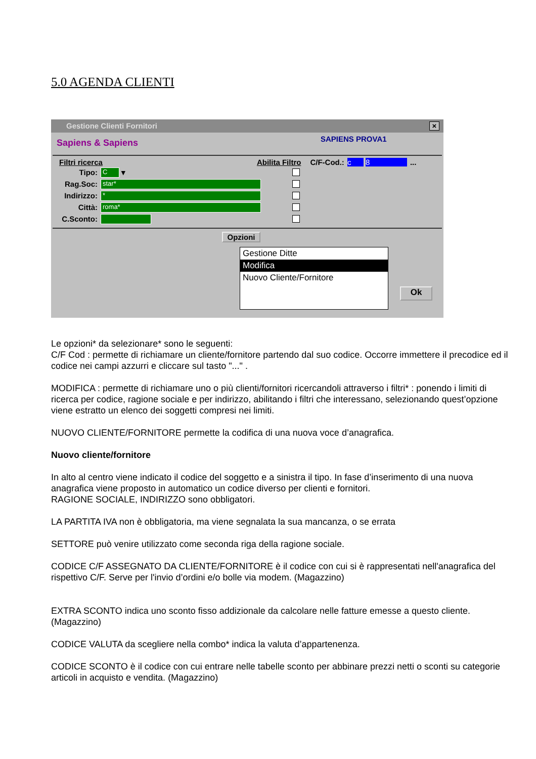5.0 AGENDA CLIENTI
Gestione Clienti Fornitori
×
Sapiens & Sapiens SAPIENS PROVA1
Filtri ricerca Abilita Filtro C/F-Cod.: c 8...
Tipo: C ▾
Rag.Soc: star*
Indirizzo: *
Città: roma*
C.Sconto:
Opzioni
Gestione Ditte
Modifica
Nuovo Cliente/Fornitore
Ok
Le opzioni* da selezionare* sono le seguenti:
C/F Cod : permette di richiamare un cliente/fornitore partendo dal suo codice. Occorre immettere il precodice ed il codice nei campi azzurri e cliccare sul tasto "..." .
MODIFICA : permette di richiamare uno o più clienti/fornitori ricercandoli attraverso i filtri* : ponendo i limiti di ricerca per codice, ragione sociale e per indirizzo, abilitando i filtri che interessano, selezionando quest’opzione viene estratto un elenco dei soggetti compresi nei limiti.
NUOVO CLIENTE/FORNITORE permette la codifica di una nuova voce d’anagrafica.
Nuovo cliente/fornitore
In alto al centro viene indicato il codice del soggetto e a sinistra il tipo. In fase d’inserimento di una nuova anagrafica viene proposto in automatico un codice diverso per clienti e fornitori.
RAGIONE SOCIALE, INDIRIZZO sono obbligatori.
LA PARTITA IVA non è obbligatoria, ma viene segnalata la sua mancanza, o se errata
SETTORE può venire utilizzato come seconda riga della ragione sociale.
CODICE C/F ASSEGNATO DA CLIENTE/FORNITORE è il codice con cui si è rappresentati nell'anagrafica del rispettivo C/F. Serve per l'invio d’ordini e/o bolle via modem. (Magazzino)
EXTRA SCONTO indica uno sconto fisso addizionale da calcolare nelle fatture emesse a questo cliente. (Magazzino)
CODICE VALUTA da scegliere nella combo* indica la valuta d’appartenenza.
CODICE SCONTO è il codice con cui entrare nelle tabelle sconto per abbinare prezzi netti o sconti su categorie articoli in acquisto e vendita. (Magazzino)